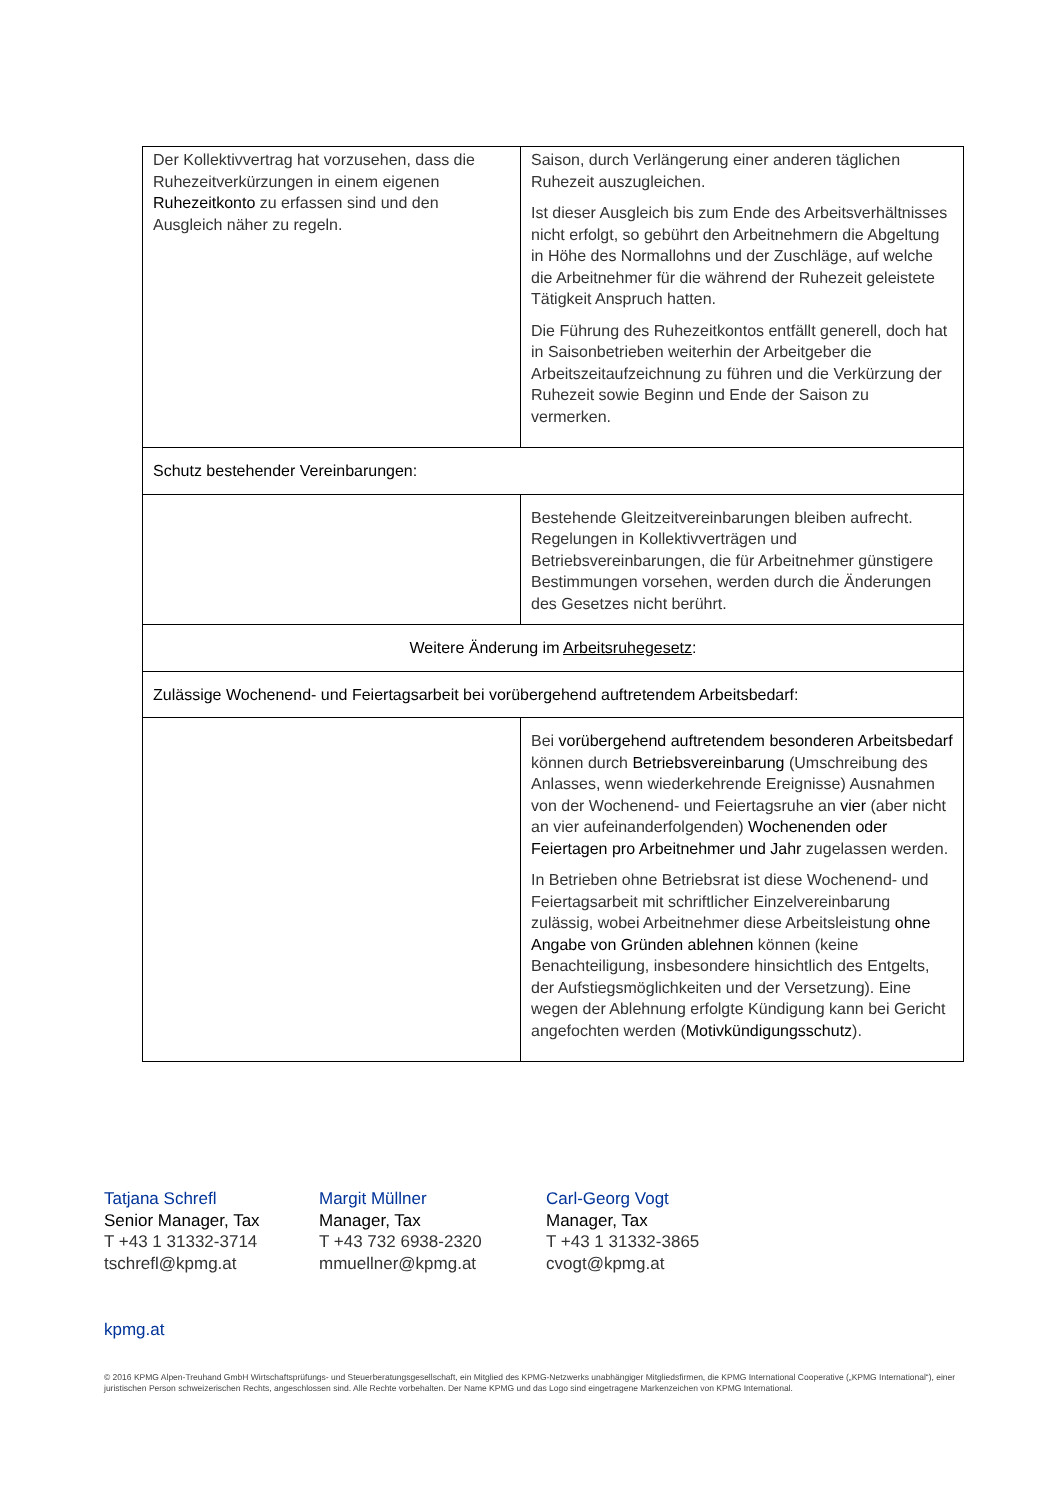| Der Kollektivvertrag hat vorzusehen, dass die Ruhezeitverkürzungen in einem eigenen Ruhezeitkonto zu erfassen sind und den Ausgleich näher zu regeln. | Saison, durch Verlängerung einer anderen täglichen Ruhezeit auszugleichen. Ist dieser Ausgleich bis zum Ende des Arbeitsverhältnisses nicht erfolgt, so gebührt den Arbeitnehmern die Abgeltung in Höhe des Normallohns und der Zuschläge, auf welche die Arbeitnehmer für die während der Ruhezeit geleistete Tätigkeit Anspruch hatten. Die Führung des Ruhezeitkontos entfällt generell, doch hat in Saisonbetrieben weiterhin der Arbeitgeber die Arbeitszeitaufzeichnung zu führen und die Verkürzung der Ruhezeit sowie Beginn und Ende der Saison zu vermerken. |
| Schutz bestehender Vereinbarungen: | |
| | Bestehende Gleitzeitvereinbarungen bleiben aufrecht. Regelungen in Kollektivverträgen und Betriebsvereinbarungen, die für Arbeitnehmer günstigere Bestimmungen vorsehen, werden durch die Änderungen des Gesetzes nicht berührt. |
| Weitere Änderung im Arbeitsruhegesetz : | |
| Zulässige Wochenend- und Feiertagsarbeit bei vorübergehend auftretendem Arbeitsbedarf: | |
| | Bei vorübergehend auftretendem besonderen Arbeitsbedarf können durch Betriebsvereinbarung (Umschreibung des Anlasses, wenn wiederkehrende Ereignisse) Ausnahmen von der Wochenend- und Feiertagsruhe an vier (aber nicht an vier aufeinanderfolgenden) Wochenenden oder Feiertagen pro Arbeitnehmer und Jahr zugelassen werden. In Betrieben ohne Betriebsrat ist diese Wochenend- und Feiertagsarbeit mit schriftlicher Einzelvereinbarung zulässig, wobei Arbeitnehmer diese Arbeitsleistung ohne Angabe von Gründen ablehnen können (keine Benachteiligung, insbesondere hinsichtlich des Entgelts, der Aufstiegsmöglichkeiten und der Versetzung). Eine wegen der Ablehnung erfolgte Kündigung kann bei Gericht angefochten werden ( Motivkündigungsschutz ). |
Tatjana Schrefl
Senior Manager, Tax
T +43 1 31332-3714
tschrefl@kpmg.at
Margit Müllner
Manager, Tax
T +43 732 6938-2320
mmuellner@kpmg.at
Carl-Georg Vogt
Manager, Tax
T +43 1 31332-3865
cvogt@kpmg.at
kpmg.at
© 2016 KPMG Alpen-Treuhand GmbH Wirtschaftsprüfungs- und Steuerberatungsgesellschaft, ein Mitglied des KPMG-Netzwerks unabhängiger Mitgliedsfirmen, die KPMG International Cooperative („KPMG International“), einer juristischen Person schweizerischen Rechts, angeschlossen sind. Alle Rechte vorbehalten. Der Name KPMG und das Logo sind eingetragene Markenzeichen von KPMG International.